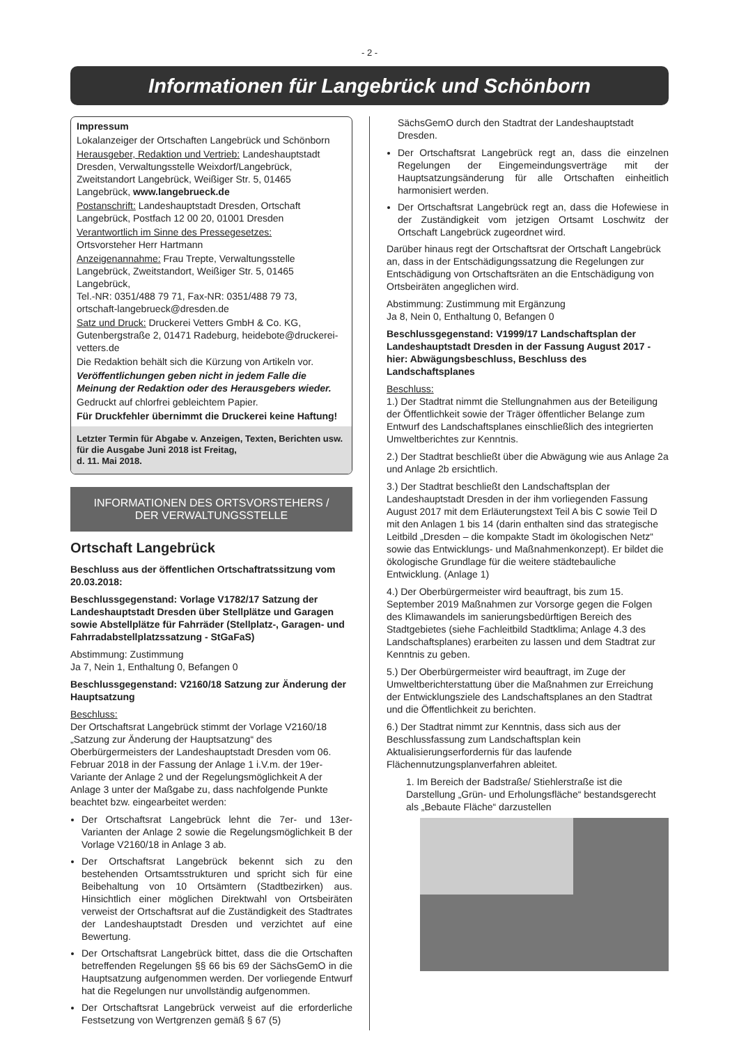- 2 -
Informationen für Langebrück und Schönborn
Impressum
Lokalanzeiger der Ortschaften Langebrück und Schönborn
Herausgeber, Redaktion und Vertrieb: Landeshauptstadt Dresden, Verwaltungsstelle Weixdorf/Langebrück, Zweitstandort Langebrück, Weißiger Str. 5, 01465 Langebrück, www.langebrueck.de
Postanschrift: Landeshauptstadt Dresden, Ortschaft Langebrück, Postfach 12 00 20, 01001 Dresden
Verantwortlich im Sinne des Pressegesetzes:
Ortsvorsteher Herr Hartmann
Anzeigenannahme: Frau Trepte, Verwaltungsstelle Langebrück, Zweitstandort, Weißiger Str. 5, 01465 Langebrück,
Tel.-NR: 0351/488 79 71, Fax-NR: 0351/488 79 73,
ortschaft-langebrueck@dresden.de
Satz und Druck: Druckerei Vetters GmbH & Co. KG, Gutenbergstraße 2, 01471 Radeburg, heidebote@druckerei-vetters.de
Die Redaktion behält sich die Kürzung von Artikeln vor.
Veröffentlichungen geben nicht in jedem Falle die Meinung der Redaktion oder des Herausgebers wieder.
Gedruckt auf chlorfrei gebleichtem Papier.
Für Druckfehler übernimmt die Druckerei keine Haftung!
Letzter Termin für Abgabe v. Anzeigen, Texten, Berichten usw. für die Ausgabe Juni 2018 ist Freitag,
d. 11. Mai 2018.
INFORMATIONEN DES ORTSVORSTEHERS /
DER VERWALTUNGSSTELLE
Ortschaft Langebrück
Beschluss aus der öffentlichen Ortschaftratssitzung vom 20.03.2018:
Beschlussgegenstand: Vorlage V1782/17 Satzung der Landeshauptstadt Dresden über Stellplätze und Garagen sowie Abstellplätze für Fahrräder (Stellplatz-, Garagen- und Fahrradabstellplatzssatzung - StGaFaS)
Abstimmung: Zustimmung
Ja 7, Nein 1, Enthaltung 0, Befangen 0
Beschlussgegenstand: V2160/18 Satzung zur Änderung der Hauptsatzung
Beschluss:
Der Ortschaftsrat Langebrück stimmt der Vorlage V2160/18 „Satzung zur Änderung der Hauptsatzung“ des Oberbürgermeisters der Landeshauptstadt Dresden vom 06. Februar 2018 in der Fassung der Anlage 1 i.V.m. der 19er-Variante der Anlage 2 und der Regelungsmöglichkeit A der Anlage 3 unter der Maßgabe zu, dass nachfolgende Punkte beachtet bzw. eingearbeitet werden:
Der Ortschaftsrat Langebrück lehnt die 7er- und 13er-Varianten der Anlage 2 sowie die Regelungsmöglichkeit B der Vorlage V2160/18 in Anlage 3 ab.
Der Ortschaftsrat Langebrück bekennt sich zu den bestehenden Ortsamtsstrukturen und spricht sich für eine Beibehaltung von 10 Ortsämtern (Stadtbezirken) aus. Hinsichtlich einer möglichen Direktwahl von Ortsbeiräten verweist der Ortschaftsrat auf die Zuständigkeit des Stadtrates der Landeshauptstadt Dresden und verzichtet auf eine Bewertung.
Der Ortschaftsrat Langebrück bittet, dass die die Ortschaften betreffenden Regelungen §§ 66 bis 69 der SächsGemO in die Hauptsatzung aufgenommen werden. Der vorliegende Entwurf hat die Regelungen nur unvollständig aufgenommen.
Der Ortschaftsrat Langebrück verweist auf die erforderliche Festsetzung von Wertgrenzen gemäß § 67 (5)
SächsGemO durch den Stadtrat der Landeshauptstadt Dresden.
Der Ortschaftsrat Langebrück regt an, dass die einzelnen Regelungen der Eingemeindungsverträge mit der Hauptsatzungsänderung für alle Ortschaften einheitlich harmonisiert werden.
Der Ortschaftsrat Langebrück regt an, dass die Hofewiese in der Zuständigkeit vom jetzigen Ortsamt Loschwitz der Ortschaft Langebrück zugeordnet wird.
Darüber hinaus regt der Ortschaftsrat der Ortschaft Langebrück an, dass in der Entschädigungssatzung die Regelungen zur Entschädigung von Ortschaftsräten an die Entschädigung von Ortsbeiräten angeglichen wird.
Abstimmung: Zustimmung mit Ergänzung
Ja 8, Nein 0, Enthaltung 0, Befangen 0
Beschlussgegenstand: V1999/17 Landschaftsplan der Landeshauptstadt Dresden in der Fassung August 2017 - hier: Abwägungsbeschluss, Beschluss des Landschaftsplanes
Beschluss:
1.) Der Stadtrat nimmt die Stellungnahmen aus der Beteiligung der Öffentlichkeit sowie der Träger öffentlicher Belange zum Entwurf des Landschaftsplanes einschließlich des integrierten Umweltberichtes zur Kenntnis.
2.) Der Stadtrat beschließt über die Abwägung wie aus Anlage 2a und Anlage 2b ersichtlich.
3.) Der Stadtrat beschließt den Landschaftsplan der Landeshauptstadt Dresden in der ihm vorliegenden Fassung August 2017 mit dem Erläuterungstext Teil A bis C sowie Teil D mit den Anlagen 1 bis 14 (darin enthalten sind das strategische Leitbild „Dresden – die kompakte Stadt im ökologischen Netz“ sowie das Entwicklungs- und Maßnahmenkonzept). Er bildet die ökologische Grundlage für die weitere städtebauliche Entwicklung. (Anlage 1)
4.) Der Oberbürgermeister wird beauftragt, bis zum 15. September 2019 Maßnahmen zur Vorsorge gegen die Folgen des Klimawandels im sanierungsbedürftigen Bereich des Stadtgebietes (siehe Fachleitbild Stadtklima; Anlage 4.3 des Landschaftsplanes) erarbeiten zu lassen und dem Stadtrat zur Kenntnis zu geben.
5.) Der Oberbürgermeister wird beauftragt, im Zuge der Umweltberichterstattung über die Maßnahmen zur Erreichung der Entwicklungsziele des Landschaftsplanes an den Stadtrat und die Öffentlichkeit zu berichten.
6.) Der Stadtrat nimmt zur Kenntnis, dass sich aus der Beschlussfassung zum Landschaftsplan kein Aktualisierungserfordernis für das laufende Flächennutzungsplanverfahren ableitet.
1. Im Bereich der Badstraße/ Stiehlerstraße ist die Darstellung „Grün- und Erholungsfläche“ bestandsgerecht als „Bebaute Fläche“ darzustellen